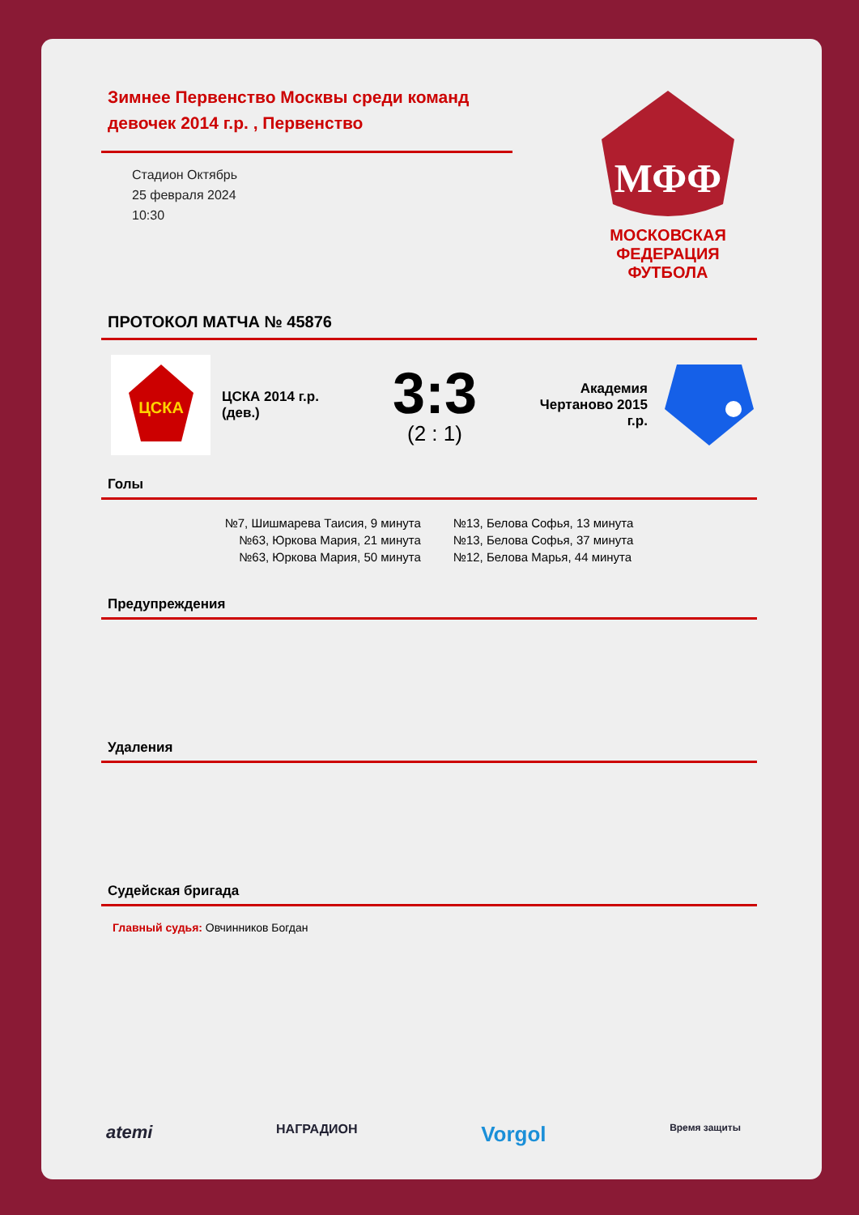Зимнее Первенство Москвы среди команд девочек 2014 г.р. , Первенство
Стадион Октябрь
25 февраля 2024
10:30
МФФ
МОСКОВСКАЯ
ФЕДЕРАЦИЯ
ФУТБОЛА
ПРОТОКОЛ МАТЧА № 45876
ЦСКА
ЦСКА 2014 г.р. (дев.)
3:3
(2 : 1)
Академия Чертаново 2015 г.р.
Голы
№7, Шишмарева Таисия, 9 минута
№63, Юркова Мария, 21 минута
№63, Юркова Мария, 50 минута
№13, Белова Софья, 13 минута
№13, Белова Софья, 37 минута
№12, Белова Марья, 44 минута
Предупреждения
Удаления
Судейская бригада
Главный судья: Овчинников Богдан
atemi НАГРАДИОН Vorgol Время защиты